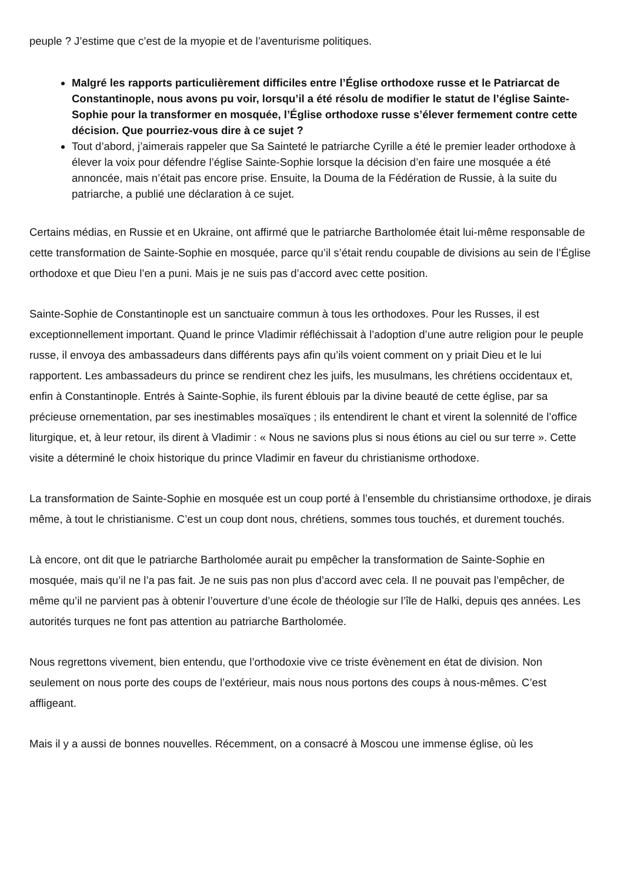peuple ? J’estime que c’est de la myopie et de l’aventurisme politiques.
Malgré les rapports particulièrement difficiles entre l’Église orthodoxe russe et le Patriarcat de Constantinople, nous avons pu voir, lorsqu’il a été résolu de modifier le statut de l’église Sainte-Sophie pour la transformer en mosquée, l’Église orthodoxe russe s’élever fermement contre cette décision. Que pourriez-vous dire à ce sujet ?
Tout d’abord, j’aimerais rappeler que Sa Sainteté le patriarche Cyrille a été le premier leader orthodoxe à élever la voix pour défendre l’église Sainte-Sophie lorsque la décision d’en faire une mosquée a été annoncée, mais n’était pas encore prise. Ensuite, la Douma de la Fédération de Russie, à la suite du patriarche, a publié une déclaration à ce sujet.
Certains médias, en Russie et en Ukraine, ont affirmé que le patriarche Bartholomée était lui-même responsable de cette transformation de Sainte-Sophie en mosquée, parce qu’il s’était rendu coupable de divisions au sein de l’Église orthodoxe et que Dieu l’en a puni. Mais je ne suis pas d’accord avec cette position.
Sainte-Sophie de Constantinople est un sanctuaire commun à tous les orthodoxes. Pour les Russes, il est exceptionnellement important. Quand le prince Vladimir réfléchissait à l’adoption d’une autre religion pour le peuple russe, il envoya des ambassadeurs dans différents pays afin qu’ils voient comment on y priait Dieu et le lui rapportent. Les ambassadeurs du prince se rendirent chez les juifs, les musulmans, les chrétiens occidentaux et, enfin à Constantinople. Entrés à Sainte-Sophie, ils furent éblouis par la divine beauté de cette église, par sa précieuse ornementation, par ses inestimables mosaïques ; ils entendirent le chant et virent la solennité de l’office liturgique, et, à leur retour, ils dirent à Vladimir : « Nous ne savions plus si nous étions au ciel ou sur terre ». Cette visite a déterminé le choix historique du prince Vladimir en faveur du christianisme orthodoxe.
La transformation de Sainte-Sophie en mosquée est un coup porté à l’ensemble du christiansime orthodoxe, je dirais même, à tout le christianisme. C’est un coup dont nous, chrétiens, sommes tous touchés, et durement touchés.
Là encore, ont dit que le patriarche Bartholomée aurait pu empêcher la transformation de Sainte-Sophie en mosquée, mais qu’il ne l’a pas fait. Je ne suis pas non plus d’accord avec cela. Il ne pouvait pas l’empêcher, de même qu’il ne parvient pas à obtenir l’ouverture d’une école de théologie sur l’île de Halki, depuis qes années. Les autorités turques ne font pas attention au patriarche Bartholomée.
Nous regrettons vivement, bien entendu, que l’orthodoxie vive ce triste évènement en état de division. Non seulement on nous porte des coups de l’extérieur, mais nous nous portons des coups à nous-mêmes. C’est affligeant.
Mais il y a aussi de bonnes nouvelles. Récemment, on a consacré à Moscou une immense église, où les